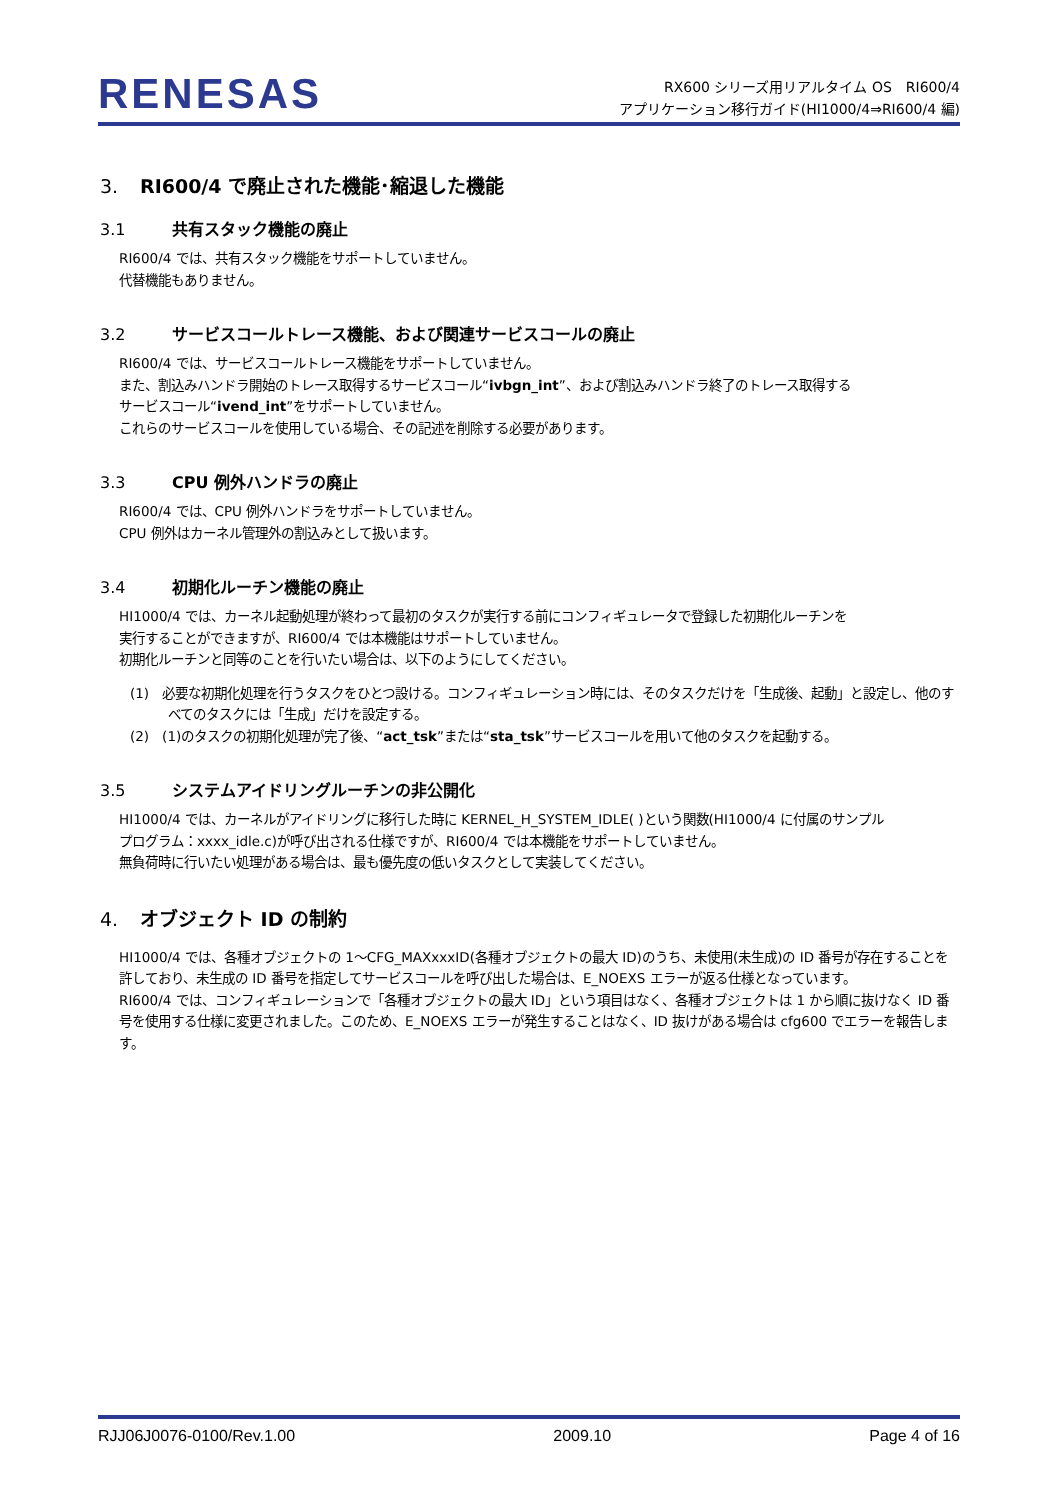RENESAS
RX600 シリーズ用リアルタイム OS　RI600/4
アプリケーション移行ガイド(HI1000/4⇒RI600/4 編)
3. RI600/4 で廃止された機能･縮退した機能
3.1 共有スタック機能の廃止
RI600/4 では、共有スタック機能をサポートしていません。
代替機能もありません。
3.2 サービスコールトレース機能、および関連サービスコールの廃止
RI600/4 では、サービスコールトレース機能をサポートしていません。
また、割込みハンドラ開始のトレース取得するサービスコール“ivbgn_int”、および割込みハンドラ終了のトレース取得する
サービスコール“ivend_int”をサポートしていません。
これらのサービスコールを使用している場合、その記述を削除する必要があります。
3.3 CPU 例外ハンドラの廃止
RI600/4 では、CPU 例外ハンドラをサポートしていません。
CPU 例外はカーネル管理外の割込みとして扱います。
3.4 初期化ルーチン機能の廃止
HI1000/4 では、カーネル起動処理が終わって最初のタスクが実行する前にコンフィギュレータで登録した初期化ルーチンを
実行することができますが、RI600/4 では本機能はサポートしていません。
初期化ルーチンと同等のことを行いたい場合は、以下のようにしてください。
(1)　必要な初期化処理を行うタスクをひとつ設ける。コンフィギュレーション時には、そのタスクだけを「生成後、起動」と設定し、他のすべてのタスクには「生成」だけを設定する。
(2)　(1)のタスクの初期化処理が完了後、“act_tsk”または“sta_tsk”サービスコールを用いて他のタスクを起動する。
3.5 システムアイドリングルーチンの非公開化
HI1000/4 では、カーネルがアイドリングに移行した時に KERNEL_H_SYSTEM_IDLE( )という関数(HI1000/4 に付属のサンプル
プログラム：xxxx_idle.c)が呼び出される仕様ですが、RI600/4 では本機能をサポートしていません。
無負荷時に行いたい処理がある場合は、最も優先度の低いタスクとして実装してください。
4. オブジェクト ID の制約
HI1000/4 では、各種オブジェクトの 1～CFG_MAXxxxID(各種オブジェクトの最大 ID)のうち、未使用(未生成)の ID 番号が存在することを許しており、未生成の ID 番号を指定してサービスコールを呼び出した場合は、E_NOEXS エラーが返る仕様となっています。
RI600/4 では、コンフィギュレーションで「各種オブジェクトの最大 ID」という項目はなく、各種オブジェクトは 1 から順に抜けなく ID 番号を使用する仕様に変更されました。このため、E_NOEXS エラーが発生することはなく、ID 抜けがある場合は cfg600 でエラーを報告します。
RJJ06J0076-0100/Rev.1.00 2009.10 Page 4 of 16